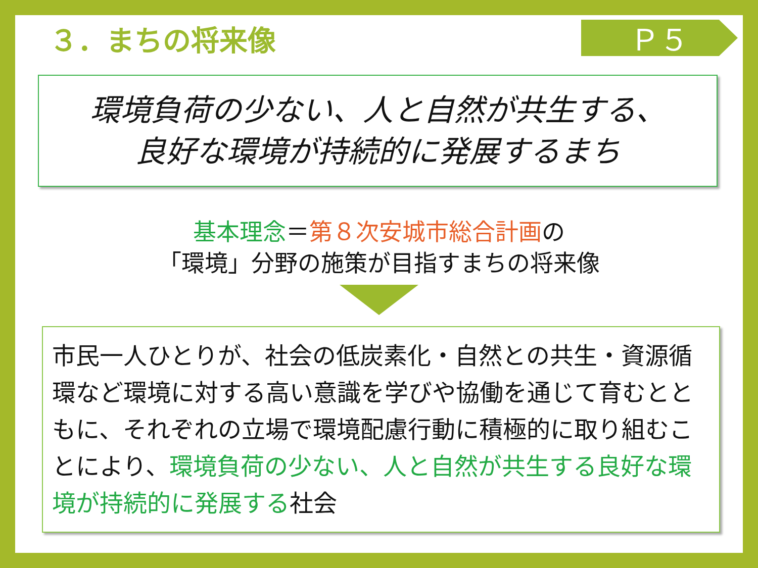３．まちの将来像
Ｐ５
環境負荷の少ない、人と自然が共生する、
良好な環境が持続的に発展するまち
基本理念＝第８次安城市総合計画の
「環境」分野の施策が目指すまちの将来像
市民一人ひとりが、社会の低炭素化・自然との共生・資源循環など環境に対する高い意識を学びや協働を通じて育むとともに、それぞれの立場で環境配慮行動に積極的に取り組むことにより、環境負荷の少ない、人と自然が共生する良好な環境が持続的に発展する社会